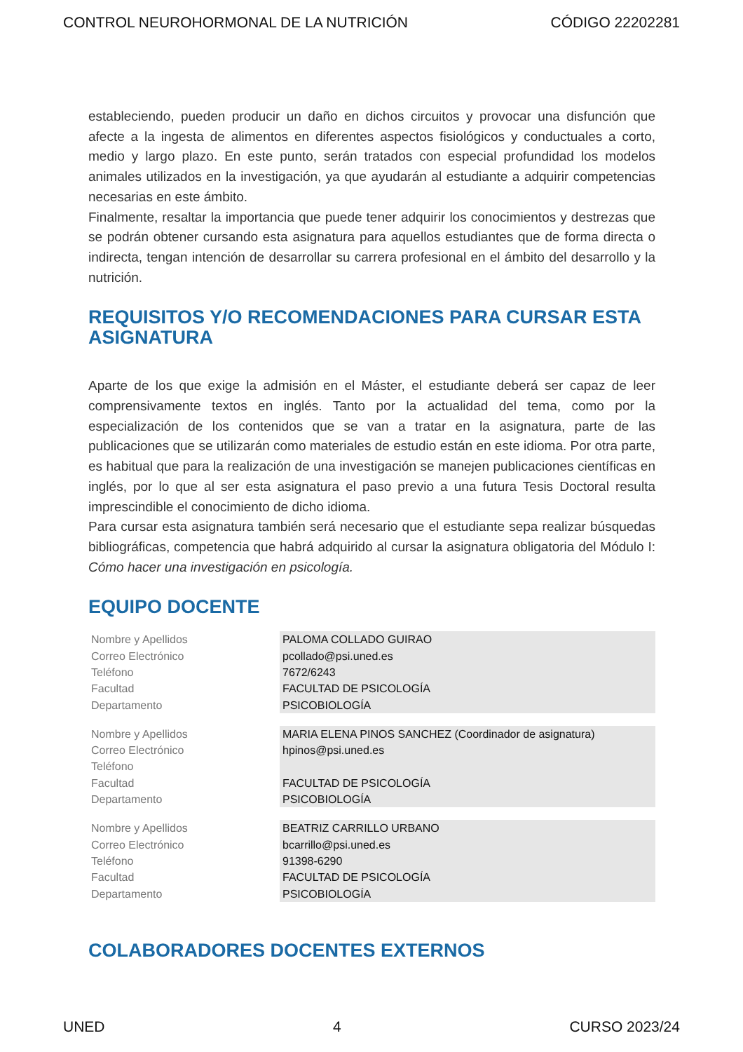CONTROL NEUROHORMONAL DE LA NUTRICIÓN CÓDIGO 22202281
estableciendo, pueden producir un daño en dichos circuitos y provocar una disfunción que afecte a la ingesta de alimentos en diferentes aspectos fisiológicos y conductuales a corto, medio y largo plazo. En este punto, serán tratados con especial profundidad los modelos animales utilizados en la investigación, ya que ayudarán al estudiante a adquirir competencias necesarias en este ámbito.
Finalmente, resaltar la importancia que puede tener adquirir los conocimientos y destrezas que se podrán obtener cursando esta asignatura para aquellos estudiantes que de forma directa o indirecta, tengan intención de desarrollar su carrera profesional en el ámbito del desarrollo y la nutrición.
REQUISITOS Y/O RECOMENDACIONES PARA CURSAR ESTA ASIGNATURA
Aparte de los que exige la admisión en el Máster, el estudiante deberá ser capaz de leer comprensivamente textos en inglés. Tanto por la actualidad del tema, como por la especialización de los contenidos que se van a tratar en la asignatura, parte de las publicaciones que se utilizarán como materiales de estudio están en este idioma. Por otra parte, es habitual que para la realización de una investigación se manejen publicaciones científicas en inglés, por lo que al ser esta asignatura el paso previo a una futura Tesis Doctoral resulta imprescindible el conocimiento de dicho idioma.
Para cursar esta asignatura también será necesario que el estudiante sepa realizar búsquedas bibliográficas, competencia que habrá adquirido al cursar la asignatura obligatoria del Módulo I: Cómo hacer una investigación en psicología.
EQUIPO DOCENTE
| Nombre y Apellidos | PALOMA COLLADO GUIRAO |
| Correo Electrónico | pcollado@psi.uned.es |
| Teléfono | 7672/6243 |
| Facultad | FACULTAD DE PSICOLOGÍA |
| Departamento | PSICOBIOLOGÍA |
| Nombre y Apellidos | MARIA ELENA PINOS SANCHEZ (Coordinador de asignatura) |
| Correo Electrónico | hpinos@psi.uned.es |
| Teléfono | |
| Facultad | FACULTAD DE PSICOLOGÍA |
| Departamento | PSICOBIOLOGÍA |
| Nombre y Apellidos | BEATRIZ CARRILLO URBANO |
| Correo Electrónico | bcarrillo@psi.uned.es |
| Teléfono | 91398-6290 |
| Facultad | FACULTAD DE PSICOLOGÍA |
| Departamento | PSICOBIOLOGÍA |
COLABORADORES DOCENTES EXTERNOS
UNED 4 CURSO 2023/24